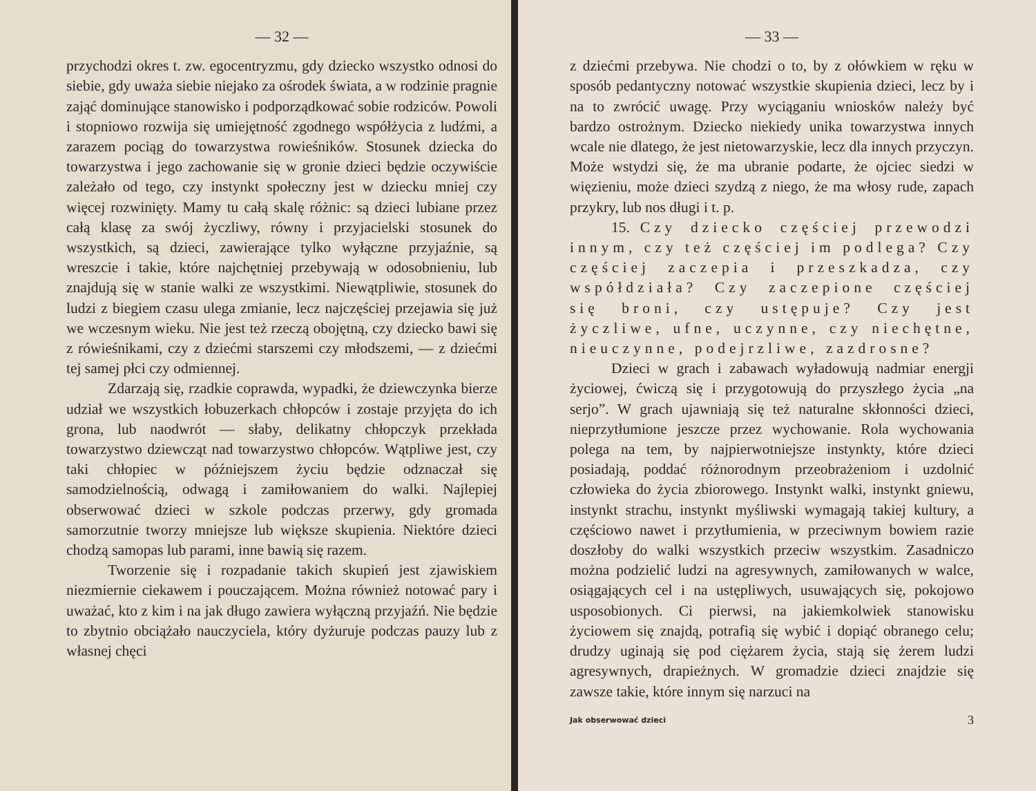— 32 —
przychodzi okres t. zw. egocentryzmu, gdy dziecko wszystko odnosi do siebie, gdy uważa siebie niejako za ośrodek świata, a w rodzinie pragnie zająć dominujące stanowisko i podporządkować sobie rodziców. Powoli i stopniowo rozwija się umiejętność zgodnego współżycia z ludźmi, a zarazem pociąg do towarzystwa rowieśników. Stosunek dziecka do towarzystwa i jego zachowanie się w gronie dzieci będzie oczywiście zależało od tego, czy instynkt społeczny jest w dziecku mniej czy więcej rozwinięty. Mamy tu całą skalę różnic: są dzieci lubiane przez całą klasę za swój życzliwy, równy i przyjacielski stosunek do wszystkich, są dzieci, zawierające tylko wyłączne przyjaźnie, są wreszcie i takie, które najchętniej przebywają w odosobnieniu, lub znajdują się w stanie walki ze wszystkimi. Niewątpliwie, stosunek do ludzi z biegiem czasu ulega zmianie, lecz najczęściej przejawia się już we wczesnym wieku. Nie jest też rzeczą obojętną, czy dziecko bawi się z rówieśnikami, czy z dziećmi starszemi czy młodszemi, — z dziećmi tej samej płci czy odmiennej.
Zdarzają się, rzadkie coprawda, wypadki, że dziewczynka bierze udział we wszystkich łobuzerkach chłopców i zostaje przyjęta do ich grona, lub naodwrót — słaby, delikatny chłopczyk przekłada towarzystwo dziewcząt nad towarzystwo chłopców. Wątpliwe jest, czy taki chłopiec w późniejszem życiu będzie odznaczał się samodzielnością, odwagą i zamiłowaniem do walki. Najlepiej obserwować dzieci w szkole podczas przerwy, gdy gromada samorzutnie tworzy mniejsze lub większe skupienia. Niektóre dzieci chodzą samopas lub parami, inne bawią się razem.
Tworzenie się i rozpadanie takich skupień jest zjawiskiem niezmiernie ciekawem i pouczającem. Można również notować pary i uważać, kto z kim i na jak długo zawiera wyłączną przyjaźń. Nie będzie to zbytnio obciążało nauczyciela, który dyżuruje podczas pauzy lub z własnej chęci
— 33 —
z dziećmi przebywa. Nie chodzi o to, by z ołówkiem w ręku w sposób pedantyczny notować wszystkie skupienia dzieci, lecz by i na to zwrócić uwagę. Przy wyciąganiu wniosków należy być bardzo ostrożnym. Dziecko niekiedy unika towarzystwa innych wcale nie dlatego, że jest nietowarzyskie, lecz dla innych przyczyn. Może wstydzi się, że ma ubranie podarte, że ojciec siedzi w więzieniu, może dzieci szydzą z niego, że ma włosy rude, zapach przykry, lub nos długi i t. p.
15. Czy dziecko częściej przewodzi innym, czy też częściej im podlega? Czy częściej zaczepia i przeszkadza, czy współdziała? Czy zaczepione częściej się broni, czy ustępuje? Czy jest życzliwe, ufne, uczynne, czy niechętne, nieuczynne, podejrzliwe, zazdrosne?
Dzieci w grach i zabawach wyładowują nadmiar energji życiowej, ćwiczą się i przygotowują do przyszłego życia „na serjo”. W grach ujawniają się też naturalne skłonności dzieci, nieprzytłumione jeszcze przez wychowanie. Rola wychowania polega na tem, by najpierwotniejsze instynkty, które dzieci posiadają, poddać różnorodnym przeobrażeniom i uzdolnić człowieka do życia zbiorowego. Instynkt walki, instynkt gniewu, instynkt strachu, instynkt myśliwski wymagają takiej kultury, a częściowo nawet i przytłumienia, w przeciwnym bowiem razie doszłoby do walki wszystkich przeciw wszystkim. Zasadniczo można podzielić ludzi na agresywnych, zamiłowanych w walce, osiągających cel i na ustępliwych, usuwających się, pokojowo usposobionych. Ci pierwsi, na jakiemkolwiek stanowisku życiowem się znajdą, potrafią się wybić i dopiąć obranego celu; drudzy uginają się pod ciężarem życia, stają się żerem ludzi agresywnych, drapieżnych. W gromadzie dzieci znajdzie się zawsze takie, które innym się narzuci na
Jak obserwować dzieci 3